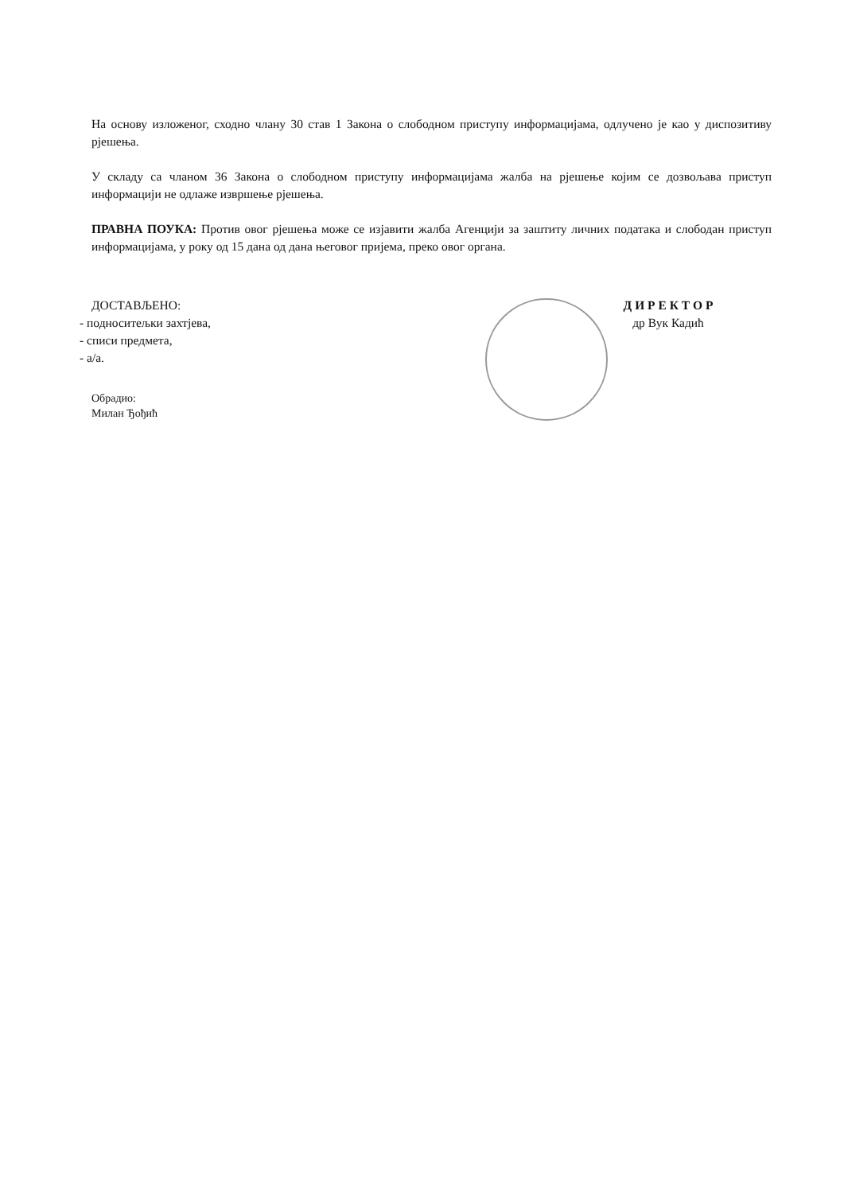На основу изложеног, сходно члану 30 став 1 Закона о слободном приступу информацијама, одлучено је као у диспозитиву рјешења.
У складу са чланом 36 Закона о слободном приступу информацијама жалба на рјешење којим се дозвољава приступ информацији не одлаже извршење рјешења.
ПРАВНА ПОУКА: Против овог рјешења може се изјавити жалба Агенцији за заштиту личних података и слободан приступ информацијама, у року од 15 дана од дана његовог пријема, преко овог органа.
ДОСТАВЉЕНО:
- подноситељки захтјева,
- списи предмета,
- а/а.
Обрадио:
Милан Ђођић
Д И Р Е К Т О Р
др Вук Кадић